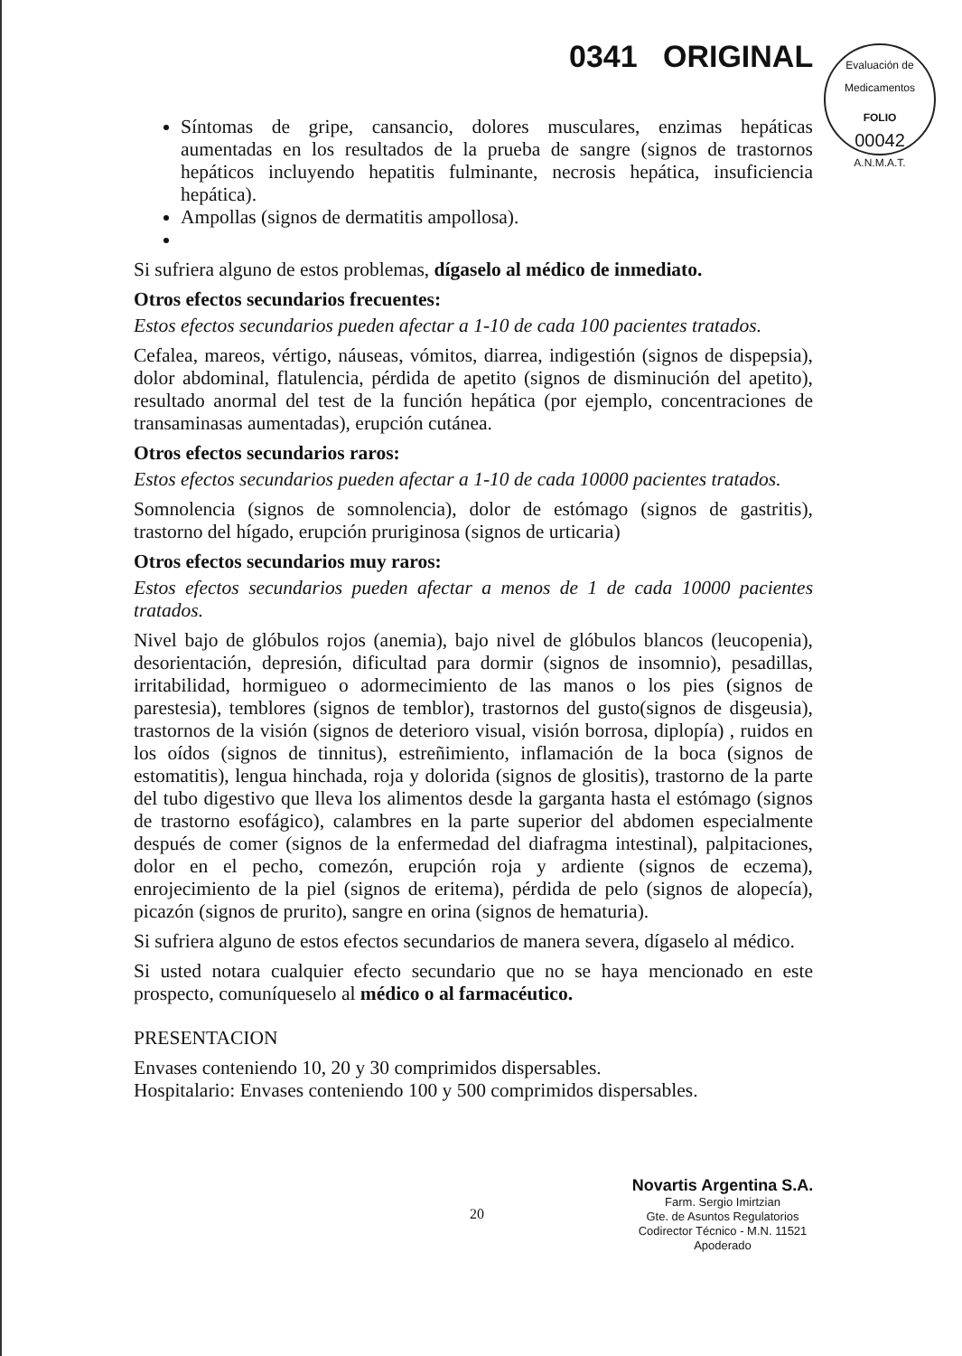0341 ORIGINAL
Evaluación de Medicamentos
FOLIO
00042
A.N.M.A.T.
Síntomas de gripe, cansancio, dolores musculares, enzimas hepáticas aumentadas en los resultados de la prueba de sangre (signos de trastornos hepáticos incluyendo hepatitis fulminante, necrosis hepática, insuficiencia hepática).
Ampollas (signos de dermatitis ampollosa).
Si sufriera alguno de estos problemas, dígaselo al médico de inmediato.
Otros efectos secundarios frecuentes:
Estos efectos secundarios pueden afectar a 1-10 de cada 100 pacientes tratados.
Cefalea, mareos, vértigo, náuseas, vómitos, diarrea, indigestión (signos de dispepsia), dolor abdominal, flatulencia, pérdida de apetito (signos de disminución del apetito), resultado anormal del test de la función hepática (por ejemplo, concentraciones de transaminasas aumentadas), erupción cutánea.
Otros efectos secundarios raros:
Estos efectos secundarios pueden afectar a 1-10 de cada 10000 pacientes tratados.
Somnolencia (signos de somnolencia), dolor de estómago (signos de gastritis), trastorno del hígado, erupción pruriginosa (signos de urticaria)
Otros efectos secundarios muy raros:
Estos efectos secundarios pueden afectar a menos de 1 de cada 10000 pacientes tratados.
Nivel bajo de glóbulos rojos (anemia), bajo nivel de glóbulos blancos (leucopenia), desorientación, depresión, dificultad para dormir (signos de insomnio), pesadillas, irritabilidad, hormigueo o adormecimiento de las manos o los pies (signos de parestesia), temblores (signos de temblor), trastornos del gusto(signos de disgeusia), trastornos de la visión (signos de deterioro visual, visión borrosa, diplopía) , ruidos en los oídos (signos de tinnitus), estreñimiento, inflamación de la boca (signos de estomatitis), lengua hinchada, roja y dolorida (signos de glositis), trastorno de la parte del tubo digestivo que lleva los alimentos desde la garganta hasta el estómago (signos de trastorno esofágico), calambres en la parte superior del abdomen especialmente después de comer (signos de la enfermedad del diafragma intestinal), palpitaciones, dolor en el pecho, comezón, erupción roja y ardiente (signos de eczema), enrojecimiento de la piel (signos de eritema), pérdida de pelo (signos de alopecía), picazón (signos de prurito), sangre en orina (signos de hematuria).
Si sufriera alguno de estos efectos secundarios de manera severa, dígaselo al médico.
Si usted notara cualquier efecto secundario que no se haya mencionado en este prospecto, comuníqueselo al médico o al farmacéutico.
PRESENTACION
Envases conteniendo 10, 20 y 30 comprimidos dispersables.
Hospitalario: Envases conteniendo 100 y 500 comprimidos dispersables.
20
Novartis Argentina S.A.
Farm. Sergio Imirtzian
Gte. de Asuntos Regulatorios
Codirector Técnico - M.N. 11521
Apoderado